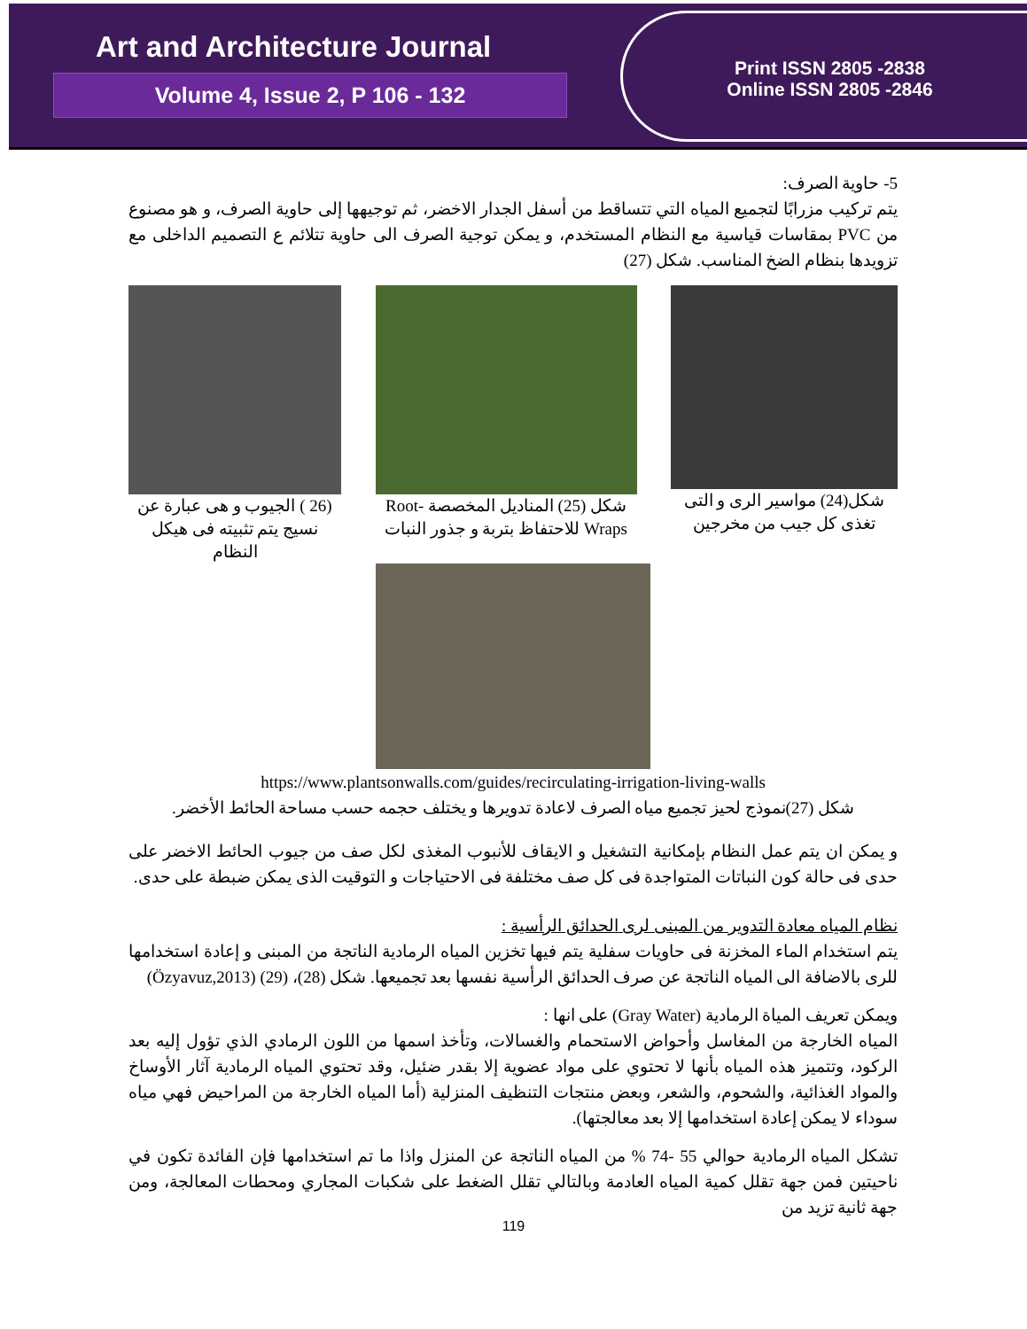Art and Architecture Journal
Volume 4, Issue 2, P 106 - 132
Print ISSN 2805 -2838
Online ISSN 2805 -2846
5- حاوية الصرف:
يتم تركيب مزرابًا لتجميع المياه التي تتساقط من أسفل الجدار الاخضر، ثم توجيهها إلى حاوية الصرف، و هو مصنوع من PVC بمقاسات قياسية مع النظام المستخدم، و يمكن توجية الصرف الى حاوية تتلائم ع التصميم الداخلى مع تزويدها بنظام الضخ المناسب. شكل (27)
شكل(24) مواسير الرى و التى تغذى كل جيب من مخرجين
شكل (25) المناديل المخصصة -Root Wraps للاحتفاظ بتربة و جذور النبات
(26 ) الجيوب و هى عبارة عن نسيج يتم تثبيته فى هيكل النظام
https://www.plantsonwalls.com/guides/recirculating-irrigation-living-walls
شكل (27)نموذج لحيز تجميع مياه الصرف لاعادة تدويرها و يختلف حجمه حسب مساحة الحائط الأخضر.
و يمكن ان يتم عمل النظام بإمكانية التشغيل و الايقاف للأنبوب المغذى لكل صف من جيوب الحائط الاخضر على حدى فى حالة كون النباتات المتواجدة فى كل صف مختلفة فى الاحتياجات و التوقيت الذى يمكن ضبطة على حدى.
نظام المياه معادة التدوير من المبنى لرى الحدائق الرأسية :
يتم استخدام الماء المخزنة فى حاويات سفلية يتم فيها تخزين المياه الرمادية الناتجة من المبنى و إعادة استخدامها للرى بالاضافة الى المياه الناتجة عن صرف الحدائق الرأسية نفسها بعد تجميعها. شكل (28)، (29) (Özyavuz,2013)
ويمكن تعريف المياة الرمادية (Gray Water) على انها :
المياه الخارجة من المغاسل وأحواض الاستحمام والغسالات، وتأخذ اسمها من اللون الرمادي الذي تؤول إليه بعد الركود، وتتميز هذه المياه بأنها لا تحتوي على مواد عضوية إلا بقدر ضئيل، وقد تحتوي المياه الرمادية آثار الأوساخ والمواد الغذائية، والشحوم، والشعر، وبعض منتجات التنظيف المنزلية (أما المياه الخارجة من المراحيض فهي مياه سوداء لا يمكن إعادة استخدامها إلا بعد معالجتها).
تشكل المياه الرمادية حوالي 55 -74 % من المياه الناتجة عن المنزل واذا ما تم استخدامها فإن الفائدة تكون في ناحيتين فمن جهة تقلل كمية المياه العادمة وبالتالي تقلل الضغط على شكبات المجاري ومحطات المعالجة، ومن جهة ثانية تزيد من
119